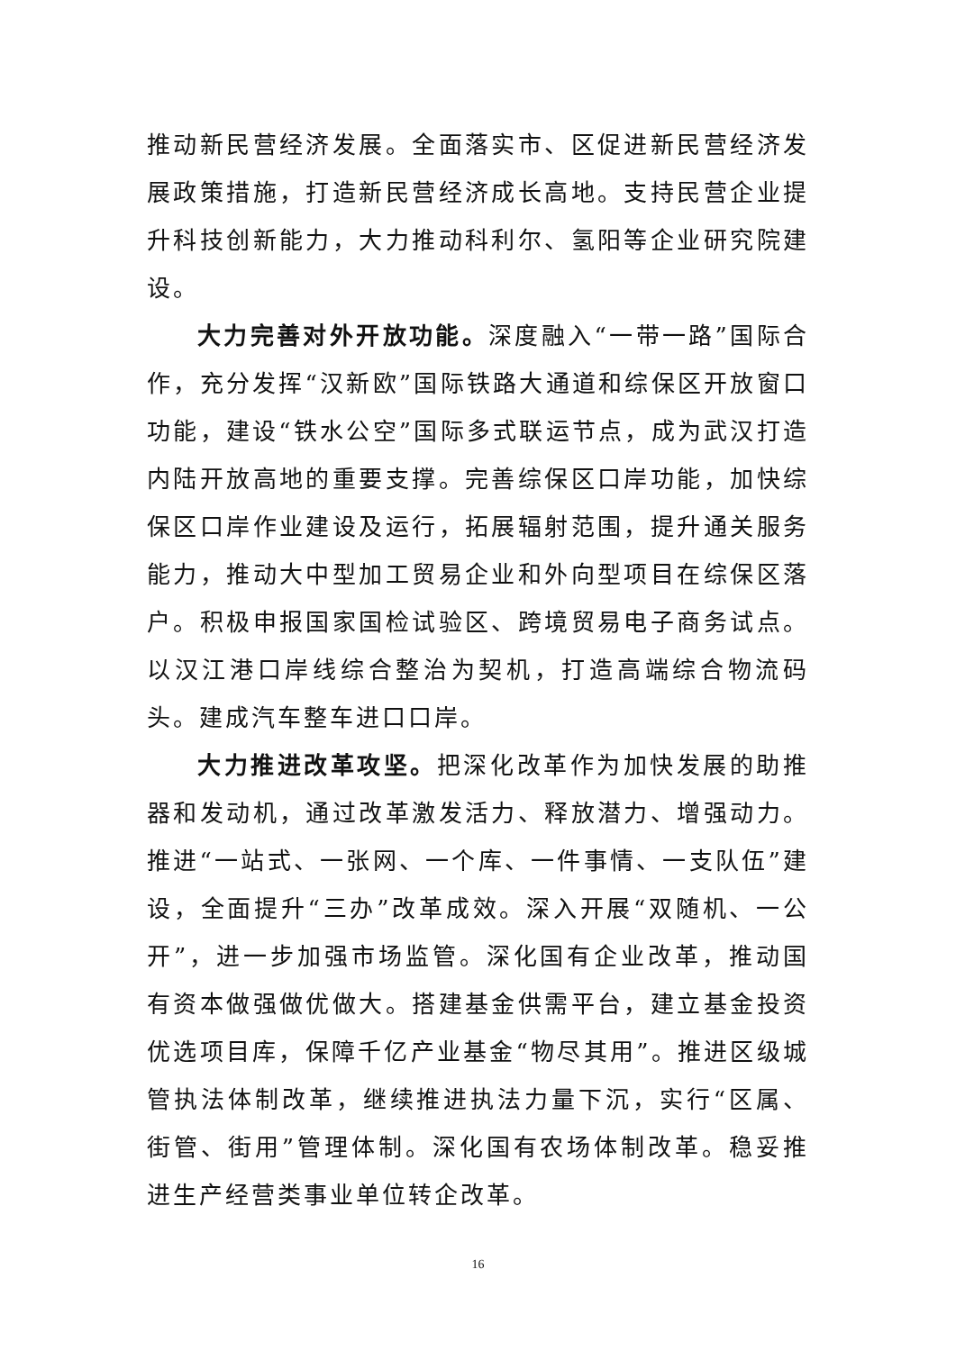推动新民营经济发展。全面落实市、区促进新民营经济发展政策措施，打造新民营经济成长高地。支持民营企业提升科技创新能力，大力推动科利尔、氢阳等企业研究院建设。
大力完善对外开放功能。深度融入“一带一路”国际合作，充分发挥“汉新欧”国际铁路大通道和综保区开放窗口功能，建设“铁水公空”国际多式联运节点，成为武汉打造内陆开放高地的重要支撑。完善综保区口岸功能，加快综保区口岸作业建设及运行，拓展辐射范围，提升通关服务能力，推动大中型加工贸易企业和外向型项目在综保区落户。积极申报国家国检试验区、跨境贸易电子商务试点。以汉江港口岸线综合整治为契机，打造高端综合物流码头。建成汽车整车进口口岸。
大力推进改革攻坚。把深化改革作为加快发展的助推器和发动机，通过改革激发活力、释放潜力、增强动力。推进“一站式、一张网、一个库、一件事情、一支队伍”建设，全面提升“三办”改革成效。深入开展“双随机、一公开”，进一步加强市场监管。深化国有企业改革，推动国有资本做强做优做大。搭建基金供需平台，建立基金投资优选项目库，保障千亿产业基金“物尽其用”。推进区级城管执法体制改革，继续推进执法力量下沉，实行“区属、街管、街用”管理体制。深化国有农场体制改革。稳妥推进生产经营类事业单位转企改革。
16